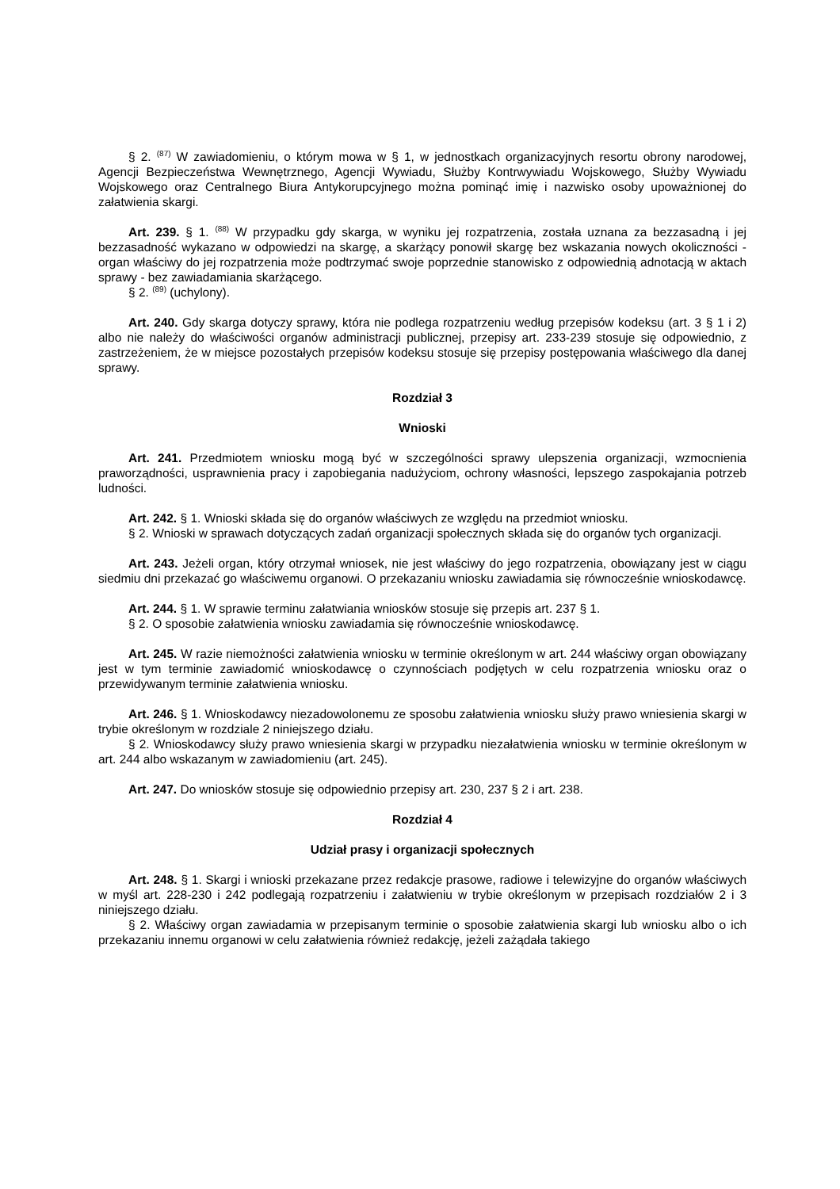§ 2. <sup>(87)</sup> W zawiadomieniu, o którym mowa w § 1, w jednostkach organizacyjnych resortu obrony narodowej, Agencji Bezpieczeństwa Wewnętrznego, Agencji Wywiadu, Służby Kontrwywiadu Wojskowego, Służby Wywiadu Wojskowego oraz Centralnego Biura Antykorupcyjnego można pominąć imię i nazwisko osoby upoważnionej do załatwienia skargi.
Art. 239. § 1. <sup>(88)</sup> W przypadku gdy skarga, w wyniku jej rozpatrzenia, została uznana za bezzasadną i jej bezzasadność wykazano w odpowiedzi na skargę, a skarżący ponowił skargę bez wskazania nowych okoliczności - organ właściwy do jej rozpatrzenia może podtrzymać swoje poprzednie stanowisko z odpowiednią adnotacją w aktach sprawy - bez zawiadamiania skarżącego.
§ 2. <sup>(89)</sup> (uchylony).
Art. 240. Gdy skarga dotyczy sprawy, która nie podlega rozpatrzeniu według przepisów kodeksu (art. 3 § 1 i 2) albo nie należy do właściwości organów administracji publicznej, przepisy art. 233-239 stosuje się odpowiednio, z zastrzeżeniem, że w miejsce pozostałych przepisów kodeksu stosuje się przepisy postępowania właściwego dla danej sprawy.
Rozdział 3
Wnioski
Art. 241. Przedmiotem wniosku mogą być w szczególności sprawy ulepszenia organizacji, wzmocnienia praworządności, usprawnienia pracy i zapobiegania nadużyciom, ochrony własności, lepszego zaspokajania potrzeb ludności.
Art. 242. § 1. Wnioski składa się do organów właściwych ze względu na przedmiot wniosku.
§ 2. Wnioski w sprawach dotyczących zadań organizacji społecznych składa się do organów tych organizacji.
Art. 243. Jeżeli organ, który otrzymał wniosek, nie jest właściwy do jego rozpatrzenia, obowiązany jest w ciągu siedmiu dni przekazać go właściwemu organowi. O przekazaniu wniosku zawiadamia się równocześnie wnioskodawcę.
Art. 244. § 1. W sprawie terminu załatwiania wniosków stosuje się przepis art. 237 § 1.
§ 2. O sposobie załatwienia wniosku zawiadamia się równocześnie wnioskodawcę.
Art. 245. W razie niemożności załatwienia wniosku w terminie określonym w art. 244 właściwy organ obowiązany jest w tym terminie zawiadomić wnioskodawcę o czynnościach podjętych w celu rozpatrzenia wniosku oraz o przewidywanym terminie załatwienia wniosku.
Art. 246. § 1. Wnioskodawcy niezadowolonemu ze sposobu załatwienia wniosku służy prawo wniesienia skargi w trybie określonym w rozdziale 2 niniejszego działu.
§ 2. Wnioskodawcy służy prawo wniesienia skargi w przypadku niezałatwienia wniosku w terminie określonym w art. 244 albo wskazanym w zawiadomieniu (art. 245).
Art. 247. Do wniosków stosuje się odpowiednio przepisy art. 230, 237 § 2 i art. 238.
Rozdział 4
Udział prasy i organizacji społecznych
Art. 248. § 1. Skargi i wnioski przekazane przez redakcje prasowe, radiowe i telewizyjne do organów właściwych w myśl art. 228-230 i 242 podlegają rozpatrzeniu i załatwieniu w trybie określonym w przepisach rozdziałów 2 i 3 niniejszego działu.
§ 2. Właściwy organ zawiadamia w przepisanym terminie o sposobie załatwienia skargi lub wniosku albo o ich przekazaniu innemu organowi w celu załatwienia również redakcję, jeżeli zażądała takiego